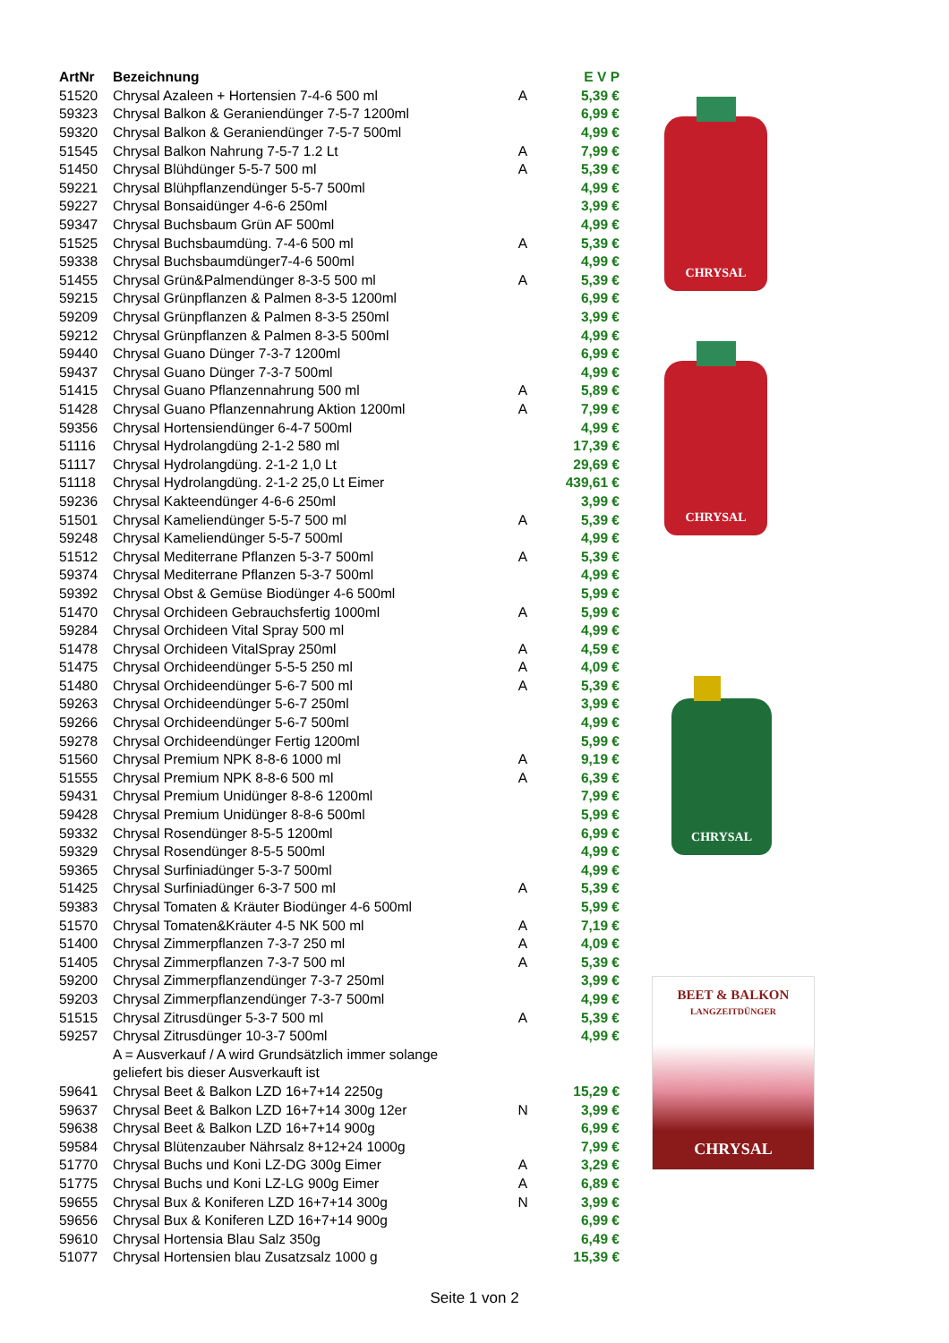| ArtNr | Bezeichnung | | E V P |
| --- | --- | --- | --- |
| 51520 | Chrysal Azaleen + Hortensien 7-4-6 500 ml | A | 5,39 € |
| 59323 | Chrysal Balkon & Geraniendünger 7-5-7 1200ml | | 6,99 € |
| 59320 | Chrysal Balkon & Geraniendünger 7-5-7 500ml | | 4,99 € |
| 51545 | Chrysal Balkon Nahrung 7-5-7 1.2 Lt | A | 7,99 € |
| 51450 | Chrysal Blühdünger 5-5-7 500 ml | A | 5,39 € |
| 59221 | Chrysal Blühpflanzendünger 5-5-7 500ml | | 4,99 € |
| 59227 | Chrysal Bonsaidünger 4-6-6 250ml | | 3,99 € |
| 59347 | Chrysal Buchsbaum Grün AF 500ml | | 4,99 € |
| 51525 | Chrysal Buchsbaumdüng. 7-4-6 500 ml | A | 5,39 € |
| 59338 | Chrysal Buchsbaumdünger7-4-6 500ml | | 4,99 € |
| 51455 | Chrysal Grün&Palmendünger 8-3-5 500 ml | A | 5,39 € |
| 59215 | Chrysal Grünpflanzen & Palmen 8-3-5 1200ml | | 6,99 € |
| 59209 | Chrysal Grünpflanzen & Palmen 8-3-5 250ml | | 3,99 € |
| 59212 | Chrysal Grünpflanzen & Palmen 8-3-5 500ml | | 4,99 € |
| 59440 | Chrysal Guano Dünger 7-3-7 1200ml | | 6,99 € |
| 59437 | Chrysal Guano Dünger 7-3-7 500ml | | 4,99 € |
| 51415 | Chrysal Guano Pflanzennahrung 500 ml | A | 5,89 € |
| 51428 | Chrysal Guano Pflanzennahrung Aktion 1200ml | A | 7,99 € |
| 59356 | Chrysal Hortensiendünger 6-4-7 500ml | | 4,99 € |
| 51116 | Chrysal Hydrolangdüng 2-1-2 580 ml | | 17,39 € |
| 51117 | Chrysal Hydrolangdüng. 2-1-2 1,0 Lt | | 29,69 € |
| 51118 | Chrysal Hydrolangdüng. 2-1-2 25,0 Lt Eimer | | 439,61 € |
| 59236 | Chrysal Kakteendünger 4-6-6 250ml | | 3,99 € |
| 51501 | Chrysal Kameliendünger 5-5-7 500 ml | A | 5,39 € |
| 59248 | Chrysal Kameliendünger 5-5-7 500ml | | 4,99 € |
| 51512 | Chrysal Mediterrane Pflanzen 5-3-7 500ml | A | 5,39 € |
| 59374 | Chrysal Mediterrane Pflanzen 5-3-7 500ml | | 4,99 € |
| 59392 | Chrysal Obst & Gemüse Biodünger 4-6 500ml | | 5,99 € |
| 51470 | Chrysal Orchideen Gebrauchsfertig 1000ml | A | 5,99 € |
| 59284 | Chrysal Orchideen Vital Spray 500 ml | | 4,99 € |
| 51478 | Chrysal Orchideen VitalSpray 250ml | A | 4,59 € |
| 51475 | Chrysal Orchideendünger 5-5-5 250 ml | A | 4,09 € |
| 51480 | Chrysal Orchideendünger 5-6-7 500 ml | A | 5,39 € |
| 59263 | Chrysal Orchideendünger 5-6-7 250ml | | 3,99 € |
| 59266 | Chrysal Orchideendünger 5-6-7 500ml | | 4,99 € |
| 59278 | Chrysal Orchideendünger Fertig 1200ml | | 5,99 € |
| 51560 | Chrysal Premium NPK 8-8-6 1000 ml | A | 9,19 € |
| 51555 | Chrysal Premium NPK 8-8-6 500 ml | A | 6,39 € |
| 59431 | Chrysal Premium Unidünger 8-8-6 1200ml | | 7,99 € |
| 59428 | Chrysal Premium Unidünger 8-8-6 500ml | | 5,99 € |
| 59332 | Chrysal Rosendünger 8-5-5 1200ml | | 6,99 € |
| 59329 | Chrysal Rosendünger 8-5-5 500ml | | 4,99 € |
| 59365 | Chrysal Surfiniadünger 5-3-7 500ml | | 4,99 € |
| 51425 | Chrysal Surfiniadünger 6-3-7 500 ml | A | 5,39 € |
| 59383 | Chrysal Tomaten & Kräuter Biodünger 4-6 500ml | | 5,99 € |
| 51570 | Chrysal Tomaten&Kräuter 4-5 NK 500 ml | A | 7,19 € |
| 51400 | Chrysal Zimmerpflanzen 7-3-7 250 ml | A | 4,09 € |
| 51405 | Chrysal Zimmerpflanzen 7-3-7 500 ml | A | 5,39 € |
| 59200 | Chrysal Zimmerpflanzendünger 7-3-7 250ml | | 3,99 € |
| 59203 | Chrysal Zimmerpflanzendünger 7-3-7 500ml | | 4,99 € |
| 51515 | Chrysal Zitrusdünger 5-3-7 500 ml | A | 5,39 € |
| 59257 | Chrysal Zitrusdünger 10-3-7 500ml | | 4,99 € |
| | A = Ausverkauf / A wird Grundsätzlich immer solange | | |
| | geliefert bis dieser Ausverkauft ist | | |
| 59641 | Chrysal Beet & Balkon LZD 16+7+14 2250g | | 15,29 € |
| 59637 | Chrysal Beet & Balkon LZD 16+7+14 300g 12er | N | 3,99 € |
| 59638 | Chrysal Beet & Balkon LZD 16+7+14 900g | | 6,99 € |
| 59584 | Chrysal Blütenzauber Nährsalz 8+12+24 1000g | | 7,99 € |
| 51770 | Chrysal Buchs und Koni LZ-DG 300g Eimer | A | 3,29 € |
| 51775 | Chrysal Buchs und Koni LZ-LG 900g Eimer | A | 6,89 € |
| 59655 | Chrysal Bux & Koniferen LZD 16+7+14 300g | N | 3,99 € |
| 59656 | Chrysal Bux & Koniferen LZD 16+7+14 900g | | 6,99 € |
| 59610 | Chrysal Hortensia Blau Salz 350g | | 6,49 € |
| 51077 | Chrysal Hortensien blau Zusatzsalz 1000 g | | 15,39 € |
CHRYSAL
CHRYSAL
CHRYSAL
BEET & BALKON
LANGZEITDÜNGER
CHRYSAL
Seite 1 von 2